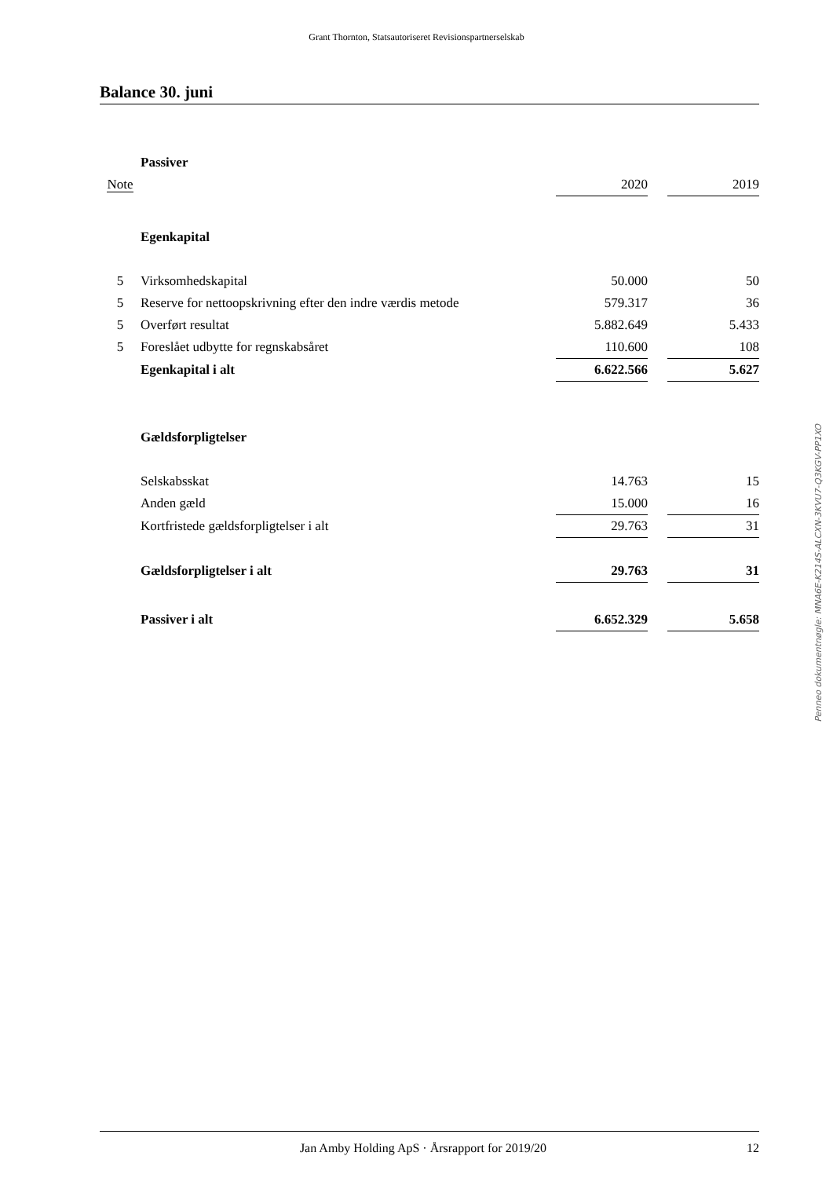Grant Thornton, Statsautoriseret Revisionspartnerselskab
Balance 30. juni
| | Passiver | | | |
| Note | | 2020 | | 2019 |
| | Egenkapital | | | |
| 5 | Virksomhedskapital | 50.000 | | 50 |
| 5 | Reserve for nettoopskrivning efter den indre værdis metode | 579.317 | | 36 |
| 5 | Overført resultat | 5.882.649 | | 5.433 |
| 5 | Foreslået udbytte for regnskabsåret | 110.600 | | 108 |
| | Egenkapital i alt | 6.622.566 | | 5.627 |
| | Gældsforpligtelser | | | |
| | Selskabsskat | 14.763 | | 15 |
| | Anden gæld | 15.000 | | 16 |
| | Kortfristede gældsforpligtelser i alt | 29.763 | | 31 |
| | Gældsforpligtelser i alt | 29.763 | | 31 |
| | Passiver i alt | 6.652.329 | | 5.658 |
Penneo dokumentnøgle: MNA6E-K214S-ALCXN-3KVU7-Q3KGV-PP1XO
Jan Amby Holding ApS · Årsrapport for 2019/20 12